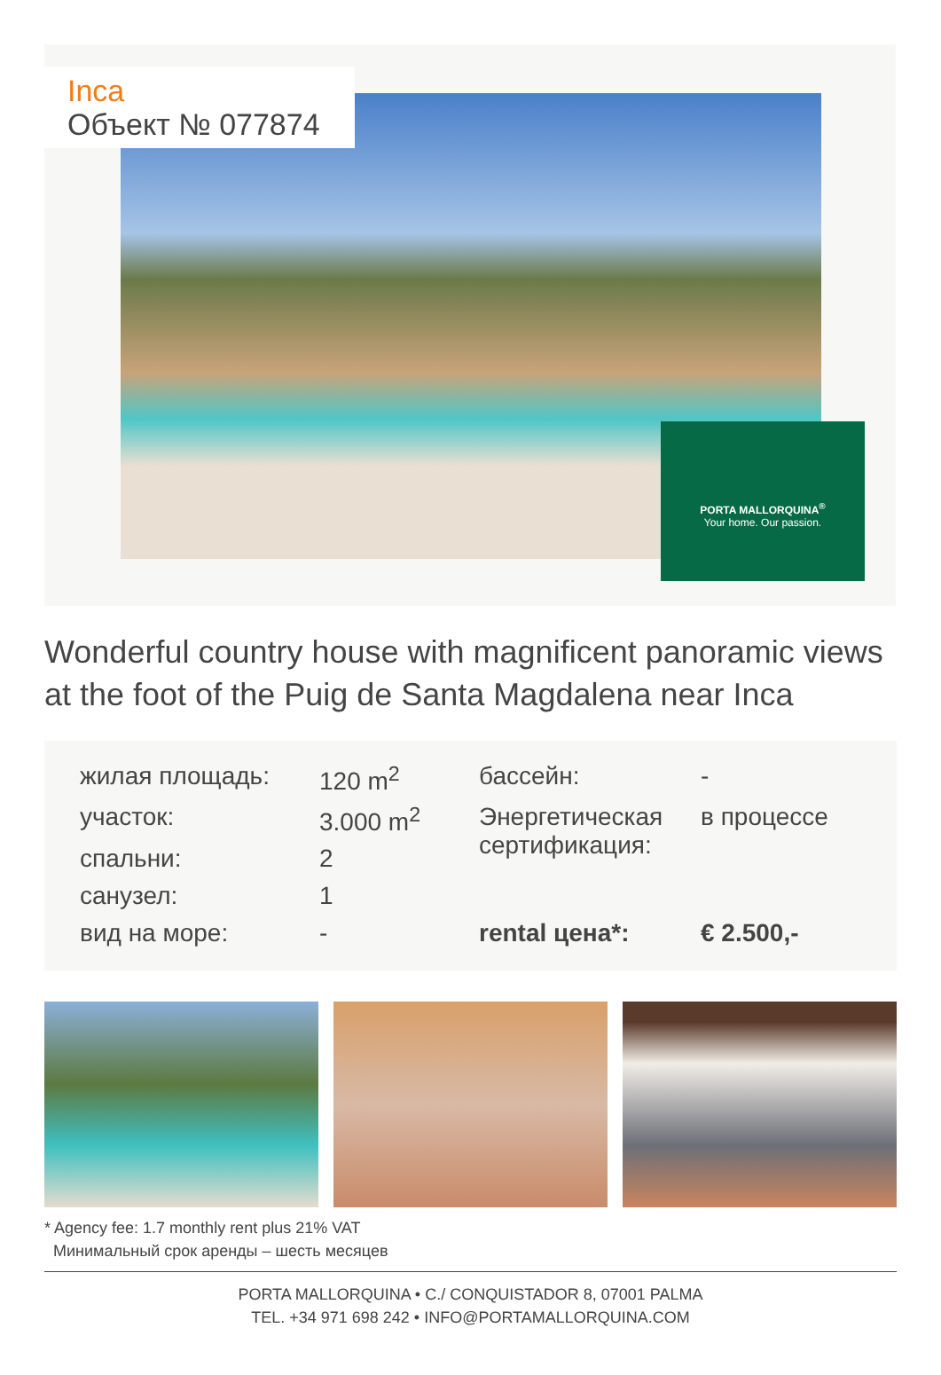Inca
Объект № 077874
PORTA MALLORQUINA<sup>®</sup>
Your home. Our passion.
Wonderful country house with magnificent panoramic views at the foot of the Puig de Santa Magdalena near Inca
| жилая площадь: | 120 m<sup>2</sup> | бассейн: | - |
| участок: | 3.000 m<sup>2</sup> | Энергетическая сертификация: | в процессе |
| спальни: | 2 | | |
| санузел: | 1 | | |
| вид на море: | - | rental цена*: | € 2.500,- |
* Agency fee: 1.7 monthly rent plus 21% VAT
Минимальный срок аренды – шесть месяцев
PORTA MALLORQUINA • C./ CONQUISTADOR 8, 07001 PALMA
TEL. +34 971 698 242 • INFO@PORTAMALLORQUINA.COM